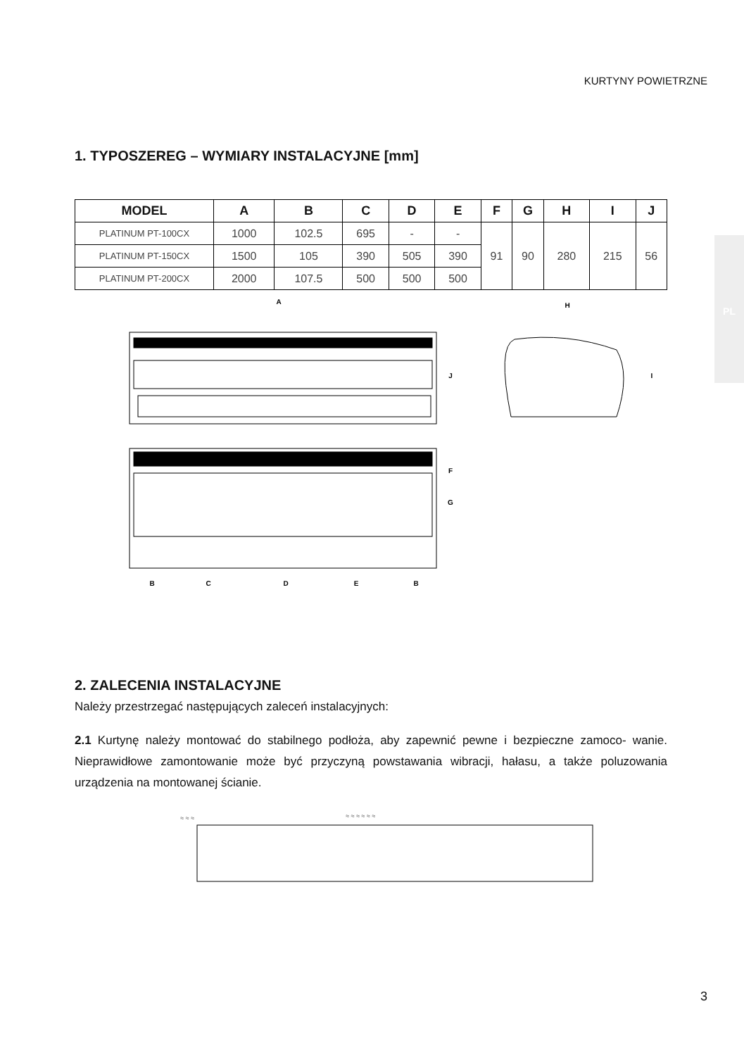KURTYNY POWIETRZNE
PL
1. TYPOSZEREG – WYMIARY INSTALACYJNE [mm]
| MODEL | A | B | C | D | E | F | G | H | I | J |
| --- | --- | --- | --- | --- | --- | --- | --- | --- | --- | --- |
| PLATINUM PT-100CX | 1000 | 102.5 | 695 | - | - | 91 | 90 | 280 | 215 | 56 |
| PLATINUM PT-150CX | 1500 | 105 | 390 | 505 | 390 | | | | | |
| PLATINUM PT-200CX | 2000 | 107.5 | 500 | 500 | 500 | | | | | |
A
H
J
I
F
G
B
C
D
E
B
2. ZALECENIA INSTALACYJNE
Należy przestrzegać następujących zaleceń instalacyjnych:
2.1 Kurtynę należy montować do stabilnego podłoża, aby zapewnić pewne i bezpieczne zamoco- wanie. Nieprawidłowe zamontowanie może być przyczyną powstawania wibracji, hałasu, a także poluzowania urządzenia na montowanej ścianie.
≈ ≈ ≈
≈ ≈ ≈ ≈ ≈ ≈
≈ ≈ ≈ ≈ ≈ ≈
≈ ≈ ≈
3